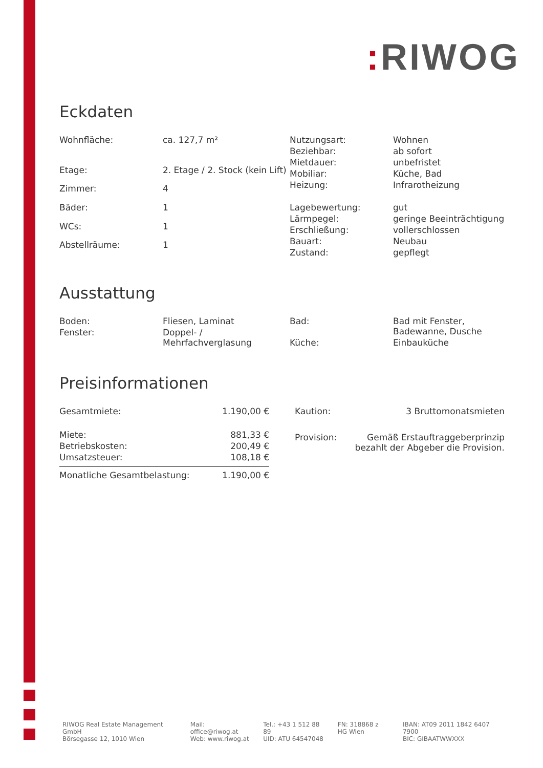: RIWOG
Eckdaten
| Wohnfläche: | ca. 127,7 m² |
| Etage: | 2. Etage / 2. Stock (kein Lift) |
| Zimmer: | 4 |
| Bäder: | 1 |
| WCs: | 1 |
| Abstellräume: | 1 |
| Nutzungsart: | Wohnen |
| Beziehbar: | ab sofort |
| Mietdauer: | unbefristet |
| Mobiliar: | Küche, Bad |
| Heizung: | Infrarotheizung |
| Lagebewertung: | gut |
| Lärmpegel: | geringe Beeinträchtigung |
| Erschließung: | vollerschlossen |
| Bauart: | Neubau |
| Zustand: | gepflegt |
Ausstattung
| Boden: | Fliesen, Laminat |
| Fenster: | Doppel- / Mehrfachverglasung |
| Bad: | Bad mit Fenster, Badewanne, Dusche |
| Küche: | Einbauküche |
Preisinformationen
| Gesamtmiete: | 1.190,00 € |
| Miete: | 881,33 € |
| Betriebskosten: | 200,49 € |
| Umsatzsteuer: | 108,18 € |
| Monatliche Gesamtbelastung: | 1.190,00 € |
| Kaution: | 3 Bruttomonatsmieten |
| Provision: | Gemäß Erstauftraggeberprinzip bezahlt der Abgeber die Provision. |
RIWOG Real Estate Management GmbH
Börsegasse 12, 1010 Wien
Mail: office@riwog.at
Web: www.riwog.at
Tel.: +43 1 512 88 89
UID: ATU 64547048
FN: 318868 z
HG Wien
IBAN: AT09 2011 1842 6407 7900
BIC: GIBAATWWXXX